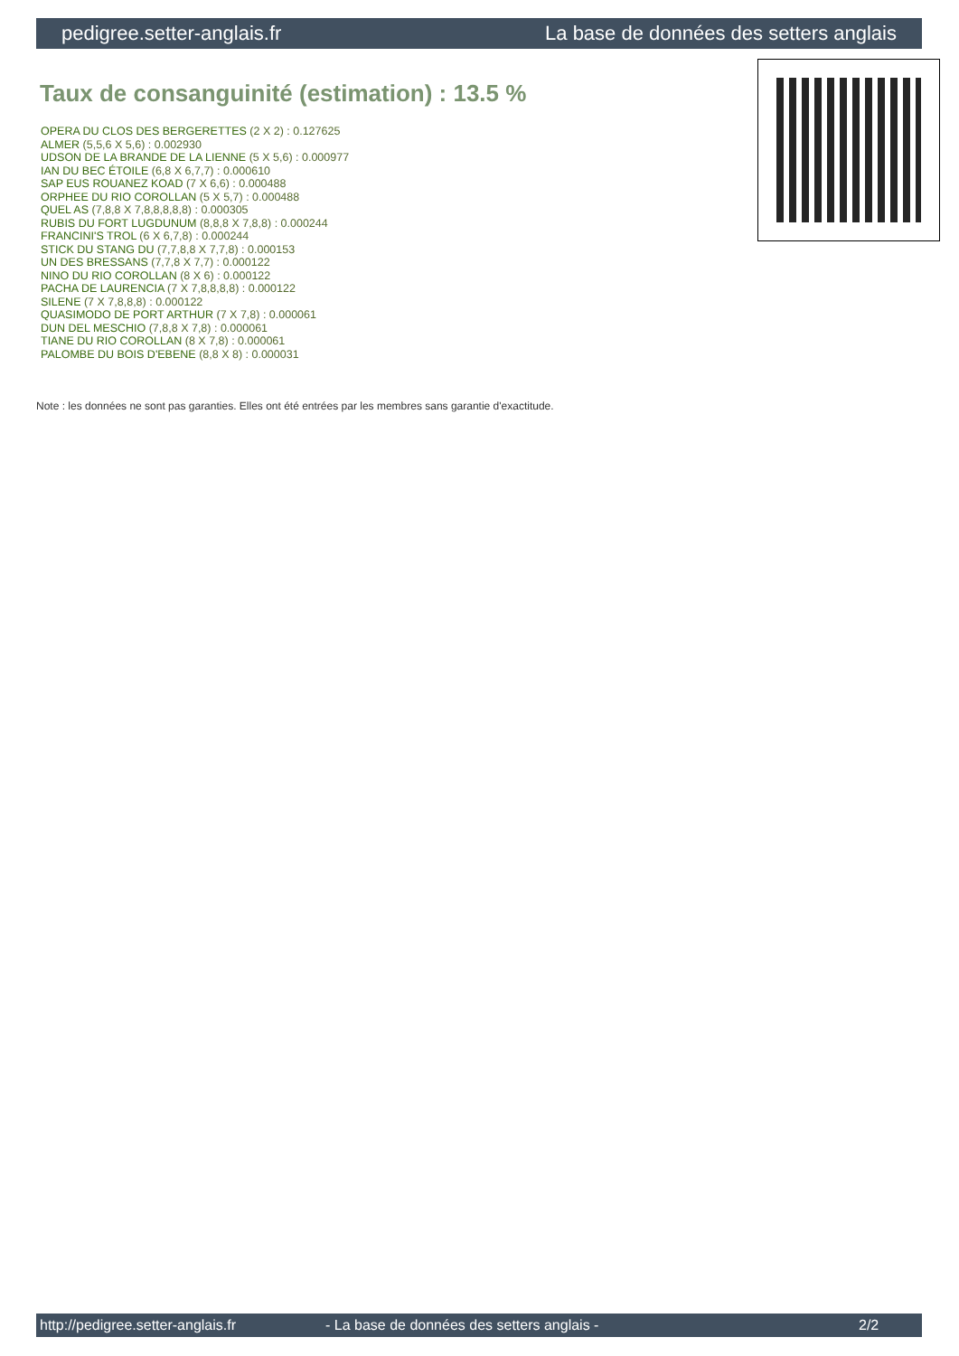pedigree.setter-anglais.fr La base de données des setters anglais
Taux de consanguinité (estimation) : 13.5 %
OPERA DU CLOS DES BERGERETTES (2 X 2) : 0.127625
ALMER (5,5,6 X 5,6) : 0.002930
UDSON DE LA BRANDE DE LA LIENNE (5 X 5,6) : 0.000977
IAN DU BEC ÉTOILE (6,8 X 6,7,7) : 0.000610
SAP EUS ROUANEZ KOAD (7 X 6,6) : 0.000488
ORPHEE DU RIO COROLLAN (5 X 5,7) : 0.000488
QUEL AS (7,8,8 X 7,8,8,8,8,8) : 0.000305
RUBIS DU FORT LUGDUNUM (8,8,8 X 7,8,8) : 0.000244
FRANCINI'S TROL (6 X 6,7,8) : 0.000244
STICK DU STANG DU (7,7,8,8 X 7,7,8) : 0.000153
UN DES BRESSANS (7,7,8 X 7,7) : 0.000122
NINO DU RIO COROLLAN (8 X 6) : 0.000122
PACHA DE LAURENCIA (7 X 7,8,8,8,8) : 0.000122
SILENE (7 X 7,8,8,8) : 0.000122
QUASIMODO DE PORT ARTHUR (7 X 7,8) : 0.000061
DUN DEL MESCHIO (7,8,8 X 7,8) : 0.000061
TIANE DU RIO COROLLAN (8 X 7,8) : 0.000061
PALOMBE DU BOIS D'EBENE (8,8 X 8) : 0.000031
Note : les données ne sont pas garanties. Elles ont été entrées par les membres sans garantie d'exactitude.
http://pedigree.setter-anglais.fr - La base de données des setters anglais - 2/2